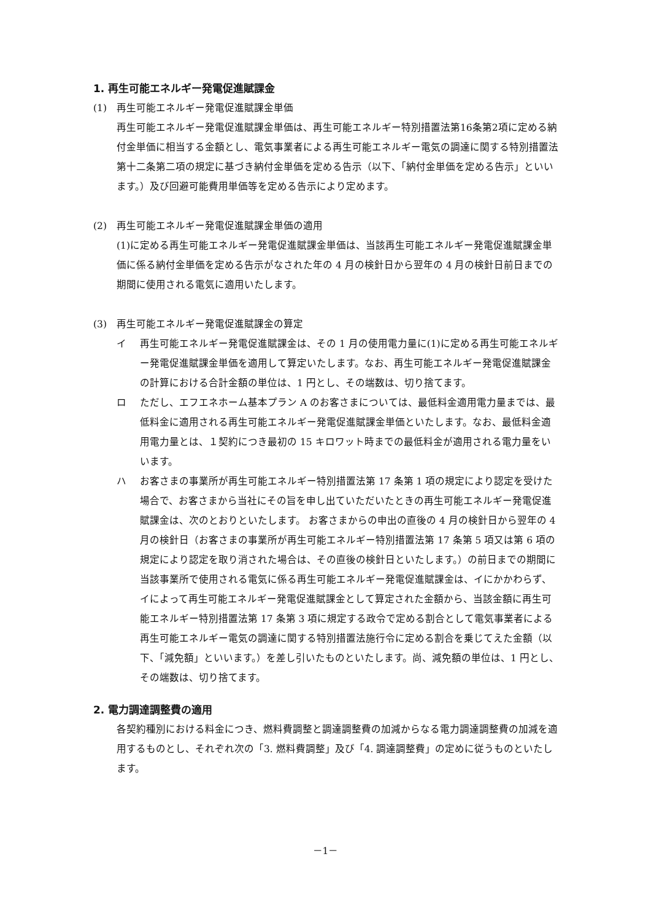1. 再生可能エネルギー発電促進賦課金
(1) 再生可能エネルギー発電促進賦課金単価
再生可能エネルギー発電促進賦課金単価は、再生可能エネルギー特別措置法第16条第2項に定める納付金単価に相当する金額とし、電気事業者による再生可能エネルギー電気の調達に関する特別措置法第十二条第二項の規定に基づき納付金単価を定める告示（以下、「納付金単価を定める告示」といいます。）及び回避可能費用単価等を定める告示により定めます。
(2) 再生可能エネルギー発電促進賦課金単価の適用
(1)に定める再生可能エネルギー発電促進賦課金単価は、当該再生可能エネルギー発電促進賦課金単価に係る納付金単価を定める告示がなされた年の 4 月の検針日から翌年の 4 月の検針日前日までの期間に使用される電気に適用いたします。
(3) 再生可能エネルギー発電促進賦課金の算定
イ 再生可能エネルギー発電促進賦課金は、その 1 月の使用電力量に(1)に定める再生可能エネルギー発電促進賦課金単価を適用して算定いたします。なお、再生可能エネルギー発電促進賦課金の計算における合計金額の単位は、1 円とし、その端数は、切り捨てます。
ロ ただし、エフエネホーム基本プラン A のお客さまについては、最低料金適用電力量までは、最低料金に適用される再生可能エネルギー発電促進賦課金単価といたします。なお、最低料金適用電力量とは、１契約につき最初の 15 キロワット時までの最低料金が適用される電力量をいいます。
ハ お客さまの事業所が再生可能エネルギー特別措置法第 17 条第 1 項の規定により認定を受けた場合で、お客さまから当社にその旨を申し出ていただいたときの再生可能エネルギー発電促進賦課金は、次のとおりといたします。 お客さまからの申出の直後の 4 月の検針日から翌年の 4 月の検針日（お客さまの事業所が再生可能エネルギー特別措置法第 17 条第 5 項又は第 6 項の規定により認定を取り消された場合は、その直後の検針日といたします。）の前日までの期間に当該事業所で使用される電気に係る再生可能エネルギー発電促進賦課金は、イにかかわらず、イによって再生可能エネルギー発電促進賦課金として算定された金額から、当該金額に再生可能エネルギー特別措置法第 17 条第 3 項に規定する政令で定める割合として電気事業者による再生可能エネルギー電気の調達に関する特別措置法施行令に定める割合を乗じてえた金額（以下、「減免額」といいます。）を差し引いたものといたします。尚、減免額の単位は、1 円とし、その端数は、切り捨てます。
2. 電力調達調整費の適用
各契約種別における料金につき、燃料費調整と調達調整費の加減からなる電力調達調整費の加減を適用するものとし、それぞれ次の「3. 燃料費調整」及び「4. 調達調整費」の定めに従うものといたします。
－1－